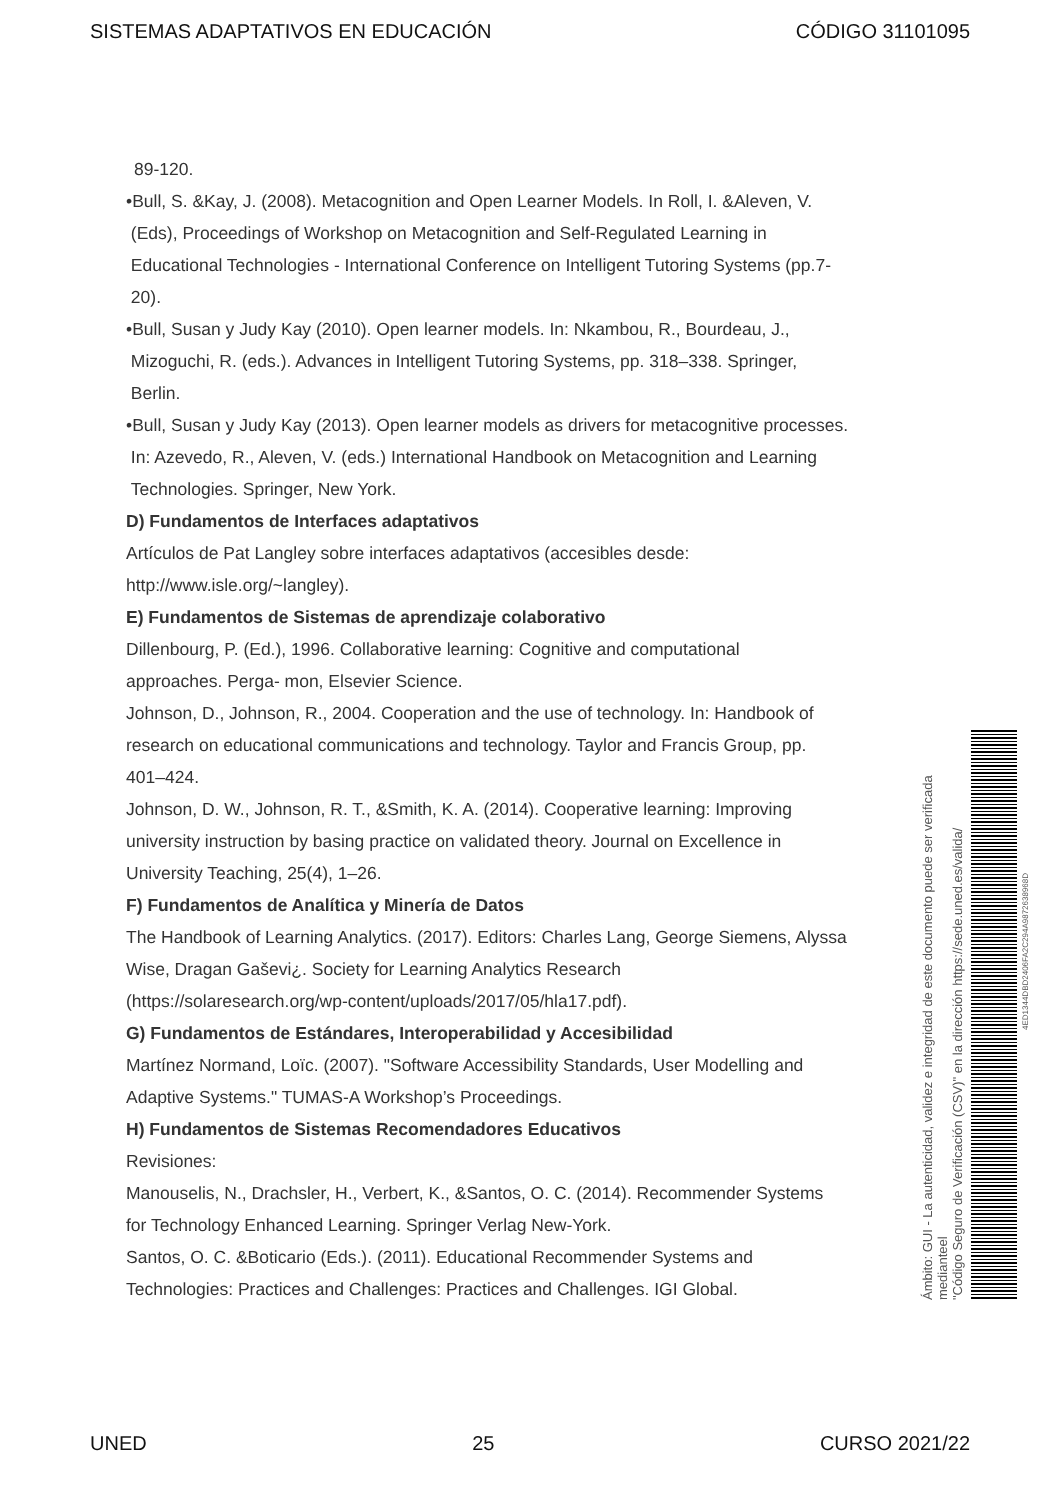SISTEMAS ADAPTATIVOS EN EDUCACIÓN CÓDIGO 31101095
89-120.
•Bull, S. &Kay, J. (2008). Metacognition and Open Learner Models. In Roll, I. &Aleven, V.
(Eds), Proceedings of Workshop on Metacognition and Self-Regulated Learning in
Educational Technologies - International Conference on Intelligent Tutoring Systems (pp.7-
20).
•Bull, Susan y Judy Kay (2010). Open learner models. In: Nkambou, R., Bourdeau, J.,
Mizoguchi, R. (eds.). Advances in Intelligent Tutoring Systems, pp. 318–338. Springer,
Berlin.
•Bull, Susan y Judy Kay (2013). Open learner models as drivers for metacognitive processes.
In: Azevedo, R., Aleven, V. (eds.) International Handbook on Metacognition and Learning
Technologies. Springer, New York.
D) Fundamentos de Interfaces adaptativos
Artículos de Pat Langley sobre interfaces adaptativos (accesibles desde:
http://www.isle.org/~langley).
E) Fundamentos de Sistemas de aprendizaje colaborativo
Dillenbourg, P. (Ed.), 1996. Collaborative learning: Cognitive and computational
approaches. Perga- mon, Elsevier Science.
Johnson, D., Johnson, R., 2004. Cooperation and the use of technology. In: Handbook of
research on educational communications and technology. Taylor and Francis Group, pp.
401–424.
Johnson, D. W., Johnson, R. T., &Smith, K. A. (2014). Cooperative learning: Improving
university instruction by basing practice on validated theory. Journal on Excellence in
University Teaching, 25(4), 1–26.
F) Fundamentos de Analítica y Minería de Datos
The Handbook of Learning Analytics. (2017). Editors: Charles Lang, George Siemens, Alyssa
Wise, Dragan Gaševi¿. Society for Learning Analytics Research
(https://solaresearch.org/wp-content/uploads/2017/05/hla17.pdf).
G) Fundamentos de Estándares, Interoperabilidad y Accesibilidad
Martínez Normand, Loïc. (2007). "Software Accessibility Standards, User Modelling and
Adaptive Systems." TUMAS-A Workshop’s Proceedings.
H) Fundamentos de Sistemas Recomendadores Educativos
Revisiones:
Manouselis, N., Drachsler, H., Verbert, K., &Santos, O. C. (2014). Recommender Systems
for Technology Enhanced Learning. Springer Verlag New-York.
Santos, O. C. &Boticario (Eds.). (2011). Educational Recommender Systems and
Technologies: Practices and Challenges: Practices and Challenges. IGI Global.
Ámbito: GUI - La autenticidad, validez e integridad de este documento puede ser verificada medianteel
"Código Seguro de Verificación (CSV)" en la dirección https://sede.uned.es/valida/
4ED1344DBD2406FA2C294A9872638968D
UNED 25 CURSO 2021/22